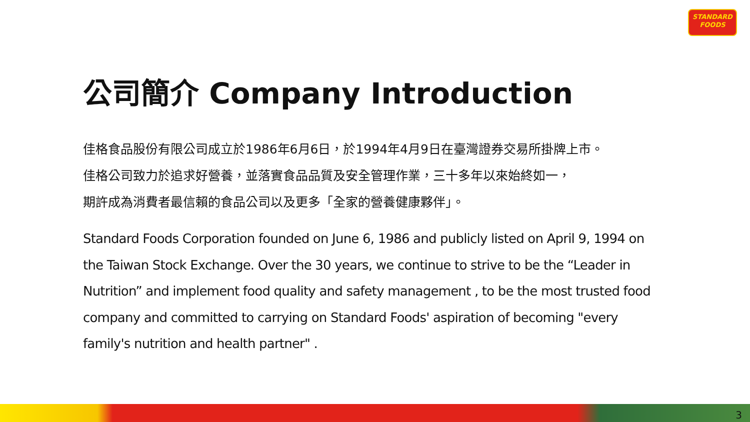STANDARD
FOODS
公司簡介 Company Introduction
佳格食品股份有限公司成立於1986年6月6日，於1994年4月9日在臺灣證券交易所掛牌上市。
佳格公司致力於追求好營養，並落實食品品質及安全管理作業，三十多年以來始終如一，
期許成為消費者最信賴的食品公司以及更多「全家的營養健康夥伴」。
Standard Foods Corporation founded on June 6, 1986 and publicly listed on April 9, 1994 on the Taiwan Stock Exchange. Over the 30 years, we continue to strive to be the “Leader in Nutrition” and implement food quality and safety management , to be the most trusted food company and committed to carrying on Standard Foods' aspiration of becoming "every family's nutrition and health partner" .
3